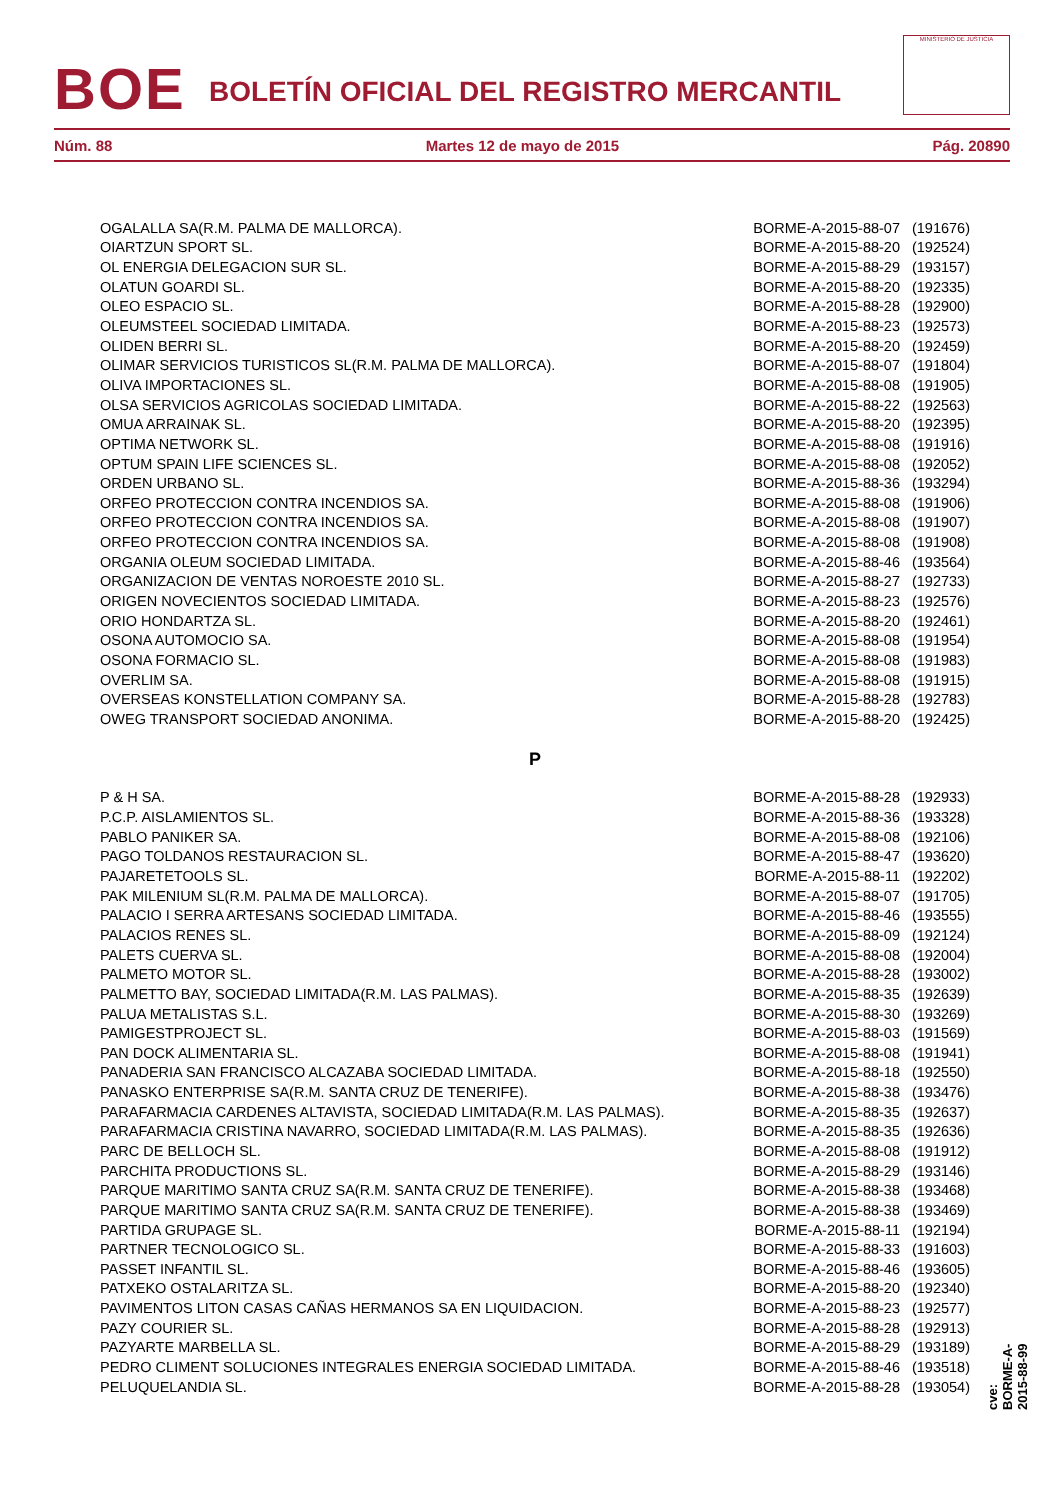BOE
BOLETÍN OFICIAL DEL REGISTRO MERCANTIL
MINISTERIO DE JUSTICIA
Núm. 88 Martes 12 de mayo de 2015 Pág. 20890
| OGALALLA SA(R.M. PALMA DE MALLORCA). | BORME-A-2015-88-07 | (191676) |
| OIARTZUN SPORT SL. | BORME-A-2015-88-20 | (192524) |
| OL ENERGIA DELEGACION SUR SL. | BORME-A-2015-88-29 | (193157) |
| OLATUN GOARDI SL. | BORME-A-2015-88-20 | (192335) |
| OLEO ESPACIO SL. | BORME-A-2015-88-28 | (192900) |
| OLEUMSTEEL SOCIEDAD LIMITADA. | BORME-A-2015-88-23 | (192573) |
| OLIDEN BERRI SL. | BORME-A-2015-88-20 | (192459) |
| OLIMAR SERVICIOS TURISTICOS SL(R.M. PALMA DE MALLORCA). | BORME-A-2015-88-07 | (191804) |
| OLIVA IMPORTACIONES SL. | BORME-A-2015-88-08 | (191905) |
| OLSA SERVICIOS AGRICOLAS SOCIEDAD LIMITADA. | BORME-A-2015-88-22 | (192563) |
| OMUA ARRAINAK SL. | BORME-A-2015-88-20 | (192395) |
| OPTIMA NETWORK SL. | BORME-A-2015-88-08 | (191916) |
| OPTUM SPAIN LIFE SCIENCES SL. | BORME-A-2015-88-08 | (192052) |
| ORDEN URBANO SL. | BORME-A-2015-88-36 | (193294) |
| ORFEO PROTECCION CONTRA INCENDIOS SA. | BORME-A-2015-88-08 | (191906) |
| ORFEO PROTECCION CONTRA INCENDIOS SA. | BORME-A-2015-88-08 | (191907) |
| ORFEO PROTECCION CONTRA INCENDIOS SA. | BORME-A-2015-88-08 | (191908) |
| ORGANIA OLEUM SOCIEDAD LIMITADA. | BORME-A-2015-88-46 | (193564) |
| ORGANIZACION DE VENTAS NOROESTE 2010 SL. | BORME-A-2015-88-27 | (192733) |
| ORIGEN NOVECIENTOS SOCIEDAD LIMITADA. | BORME-A-2015-88-23 | (192576) |
| ORIO HONDARTZA SL. | BORME-A-2015-88-20 | (192461) |
| OSONA AUTOMOCIO SA. | BORME-A-2015-88-08 | (191954) |
| OSONA FORMACIO SL. | BORME-A-2015-88-08 | (191983) |
| OVERLIM SA. | BORME-A-2015-88-08 | (191915) |
| OVERSEAS KONSTELLATION COMPANY SA. | BORME-A-2015-88-28 | (192783) |
| OWEG TRANSPORT SOCIEDAD ANONIMA. | BORME-A-2015-88-20 | (192425) |
P
| P & H SA. | BORME-A-2015-88-28 | (192933) |
| P.C.P. AISLAMIENTOS SL. | BORME-A-2015-88-36 | (193328) |
| PABLO PANIKER SA. | BORME-A-2015-88-08 | (192106) |
| PAGO TOLDANOS RESTAURACION SL. | BORME-A-2015-88-47 | (193620) |
| PAJARETETOOLS SL. | BORME-A-2015-88-11 | (192202) |
| PAK MILENIUM SL(R.M. PALMA DE MALLORCA). | BORME-A-2015-88-07 | (191705) |
| PALACIO I SERRA ARTESANS SOCIEDAD LIMITADA. | BORME-A-2015-88-46 | (193555) |
| PALACIOS RENES SL. | BORME-A-2015-88-09 | (192124) |
| PALETS CUERVA SL. | BORME-A-2015-88-08 | (192004) |
| PALMETO MOTOR SL. | BORME-A-2015-88-28 | (193002) |
| PALMETTO BAY, SOCIEDAD LIMITADA(R.M. LAS PALMAS). | BORME-A-2015-88-35 | (192639) |
| PALUA METALISTAS S.L. | BORME-A-2015-88-30 | (193269) |
| PAMIGESTPROJECT SL. | BORME-A-2015-88-03 | (191569) |
| PAN DOCK ALIMENTARIA SL. | BORME-A-2015-88-08 | (191941) |
| PANADERIA SAN FRANCISCO ALCAZABA SOCIEDAD LIMITADA. | BORME-A-2015-88-18 | (192550) |
| PANASKO ENTERPRISE SA(R.M. SANTA CRUZ DE TENERIFE). | BORME-A-2015-88-38 | (193476) |
| PARAFARMACIA CARDENES ALTAVISTA, SOCIEDAD LIMITADA(R.M. LAS PALMAS). | BORME-A-2015-88-35 | (192637) |
| PARAFARMACIA CRISTINA NAVARRO, SOCIEDAD LIMITADA(R.M. LAS PALMAS). | BORME-A-2015-88-35 | (192636) |
| PARC DE BELLOCH SL. | BORME-A-2015-88-08 | (191912) |
| PARCHITA PRODUCTIONS SL. | BORME-A-2015-88-29 | (193146) |
| PARQUE MARITIMO SANTA CRUZ SA(R.M. SANTA CRUZ DE TENERIFE). | BORME-A-2015-88-38 | (193468) |
| PARQUE MARITIMO SANTA CRUZ SA(R.M. SANTA CRUZ DE TENERIFE). | BORME-A-2015-88-38 | (193469) |
| PARTIDA GRUPAGE SL. | BORME-A-2015-88-11 | (192194) |
| PARTNER TECNOLOGICO SL. | BORME-A-2015-88-33 | (191603) |
| PASSET INFANTIL SL. | BORME-A-2015-88-46 | (193605) |
| PATXEKO OSTALARITZA SL. | BORME-A-2015-88-20 | (192340) |
| PAVIMENTOS LITON CASAS CAÑAS HERMANOS SA EN LIQUIDACION. | BORME-A-2015-88-23 | (192577) |
| PAZY COURIER SL. | BORME-A-2015-88-28 | (192913) |
| PAZYARTE MARBELLA SL. | BORME-A-2015-88-29 | (193189) |
| PEDRO CLIMENT SOLUCIONES INTEGRALES ENERGIA SOCIEDAD LIMITADA. | BORME-A-2015-88-46 | (193518) |
| PELUQUELANDIA SL. | BORME-A-2015-88-28 | (193054) |
cve: BORME-A-2015-88-99